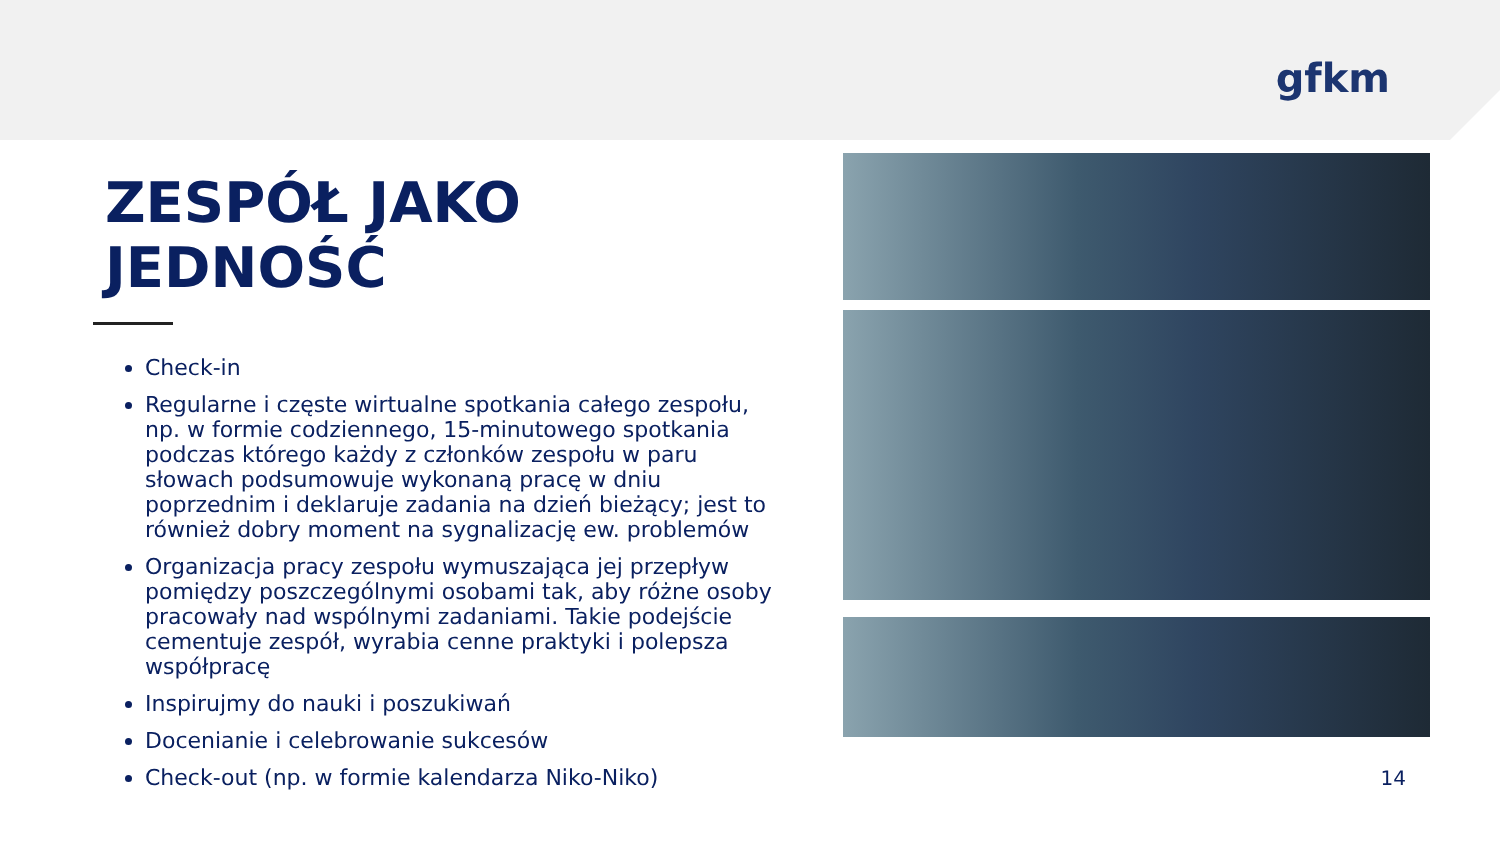gfkm
ZESPÓŁ JAKO JEDNOŚĆ
Check-in
Regularne i częste wirtualne spotkania całego zespołu, np. w formie codziennego, 15-minutowego spotkania podczas którego każdy z członków zespołu w paru słowach podsumowuje wykonaną pracę w dniu poprzednim i deklaruje zadania na dzień bieżący; jest to również dobry moment na sygnalizację ew. problemów
Organizacja pracy zespołu wymuszająca jej przepływ pomiędzy poszczególnymi osobami tak, aby różne osoby pracowały nad wspólnymi zadaniami. Takie podejście cementuje zespół, wyrabia cenne praktyki i polepsza współpracę
Inspirujmy do nauki i poszukiwań
Docenianie i celebrowanie sukcesów
Check-out (np. w formie kalendarza Niko-Niko)
14